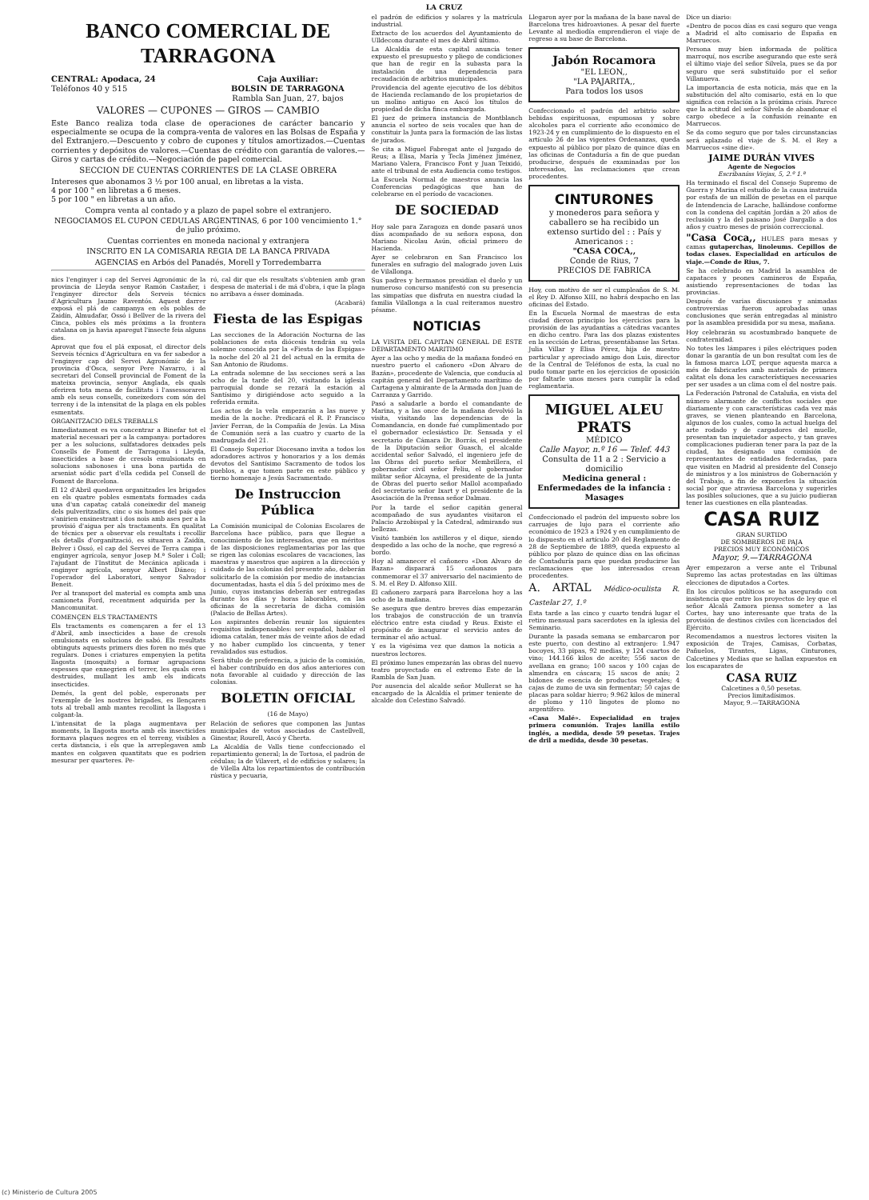LA CRUZ
BANCO COMERCIAL DE TARRAGONA
CENTRAL: Apodaca, 24
Teléfonos 40 y 515
Caja Auxiliar:
BOLSIN DE TARRAGONA
Rambla San Juan, 27, bajos
VALORES — CUPONES — GIROS — CAMBIO
Este Banco realiza toda clase de operaciones de carácter bancario y especialmente se ocupa de la compra-venta de valores en las Bolsas de España y del Extranjero.—Descuento y cobro de cupones y títulos amortizados.—Cuentas corrientes y depósitos de valores.—Cuentas de crédito con garantía de valores.—Giros y cartas de crédito.—Negociación de papel comercial.
SECCION DE CUENTAS CORRIENTES DE LA CLASE OBRERA
Intereses que abonamos 3 ½ por 100 anual, en libretas a la vista.
4 por 100 " en libretas a 6 meses.
5 por 100 " en libretas a un año.
Compra venta al contado y a plazo de papel sobre el extranjero.
NEGOCIAMOS EL CUPON CEDULAS ARGENTINAS, 6 por 100 vencimiento 1.° de julio próximo.
Cuentas corrientes en moneda nacional y extranjera
INSCRITO EN LA COMISARIA REGIA DE LA BANCA PRIVADA
AGENCIAS en Arbós del Panadés, Morell y Torredembarra
nics l'enginyer i cap del Servei Agronómic de la provincia de Lleyda senyor Ramón Castañer, i l'enginyer director dels Serveis técnics d'Agricultura Jaume Raventós. Aquest darrer exposá el plá de campanya en els pobles de Zaidín, Almudafar, Ossó i Bellver de la rivera del Cinca, pobles els més próxims a la frontera catalana on ja havia aparegut l'insecte feia alguns dies.
Aprovat que fou el plá exposat, el director dels Serveis técnics d'Agricultura en va fer sabedor a l'enginyer cap del Servei Agronómic de la provincia d'Osca, senyor Pere Navarro, i al secretari del Consell provincial de Foment de la mateixa provincia, senyor Anglada, els quals oferiren tota mena de facilitats i l'assessoraren amb els seus consells, coneixedors com són del terreny i de la intensitat de la plaga en els pobles esmentats.
ORGANITZACIO DELS TREBALLS
Inmediatament es va concentrar a Binefar tot el material necessari per a la campanya: portadores per a les solucions, sulfatadores deixades pels Consells de Foment de Tarragona i Lleyda, insecticides a base de cresols emulsionats en solucions sabonoses i una bona partida de arseniat sódic part d'ella cedida pel Consell de Foment de Barcelona.
El 12 d'Abril quedaven organitzades les brigades en els quatre pobles esmentats formades cada una d'un capataç catalá coneixedir del maneig dels pulveritzadirs, cinc o sis homes del país que s'anirien ensinestrant i dos nois amb ases per a la provisió d'aigua per als tractaments. En qualitat de técnics per a observar els resultats i recollir els detalls d'organització, es situaren a Zaidín, Belver i Ossó, el cap del Servei de Terra campa i enginyer agrícola, senyor Josep M.ª Soler i Coll; l'ajudant de l'Institut de Mecánica aplicada i enginyer agrícola, senyor Albert Dáneo; i l'operador del Laboratori, senyor Salvador Beneit.
Per al transport del material es compta amb una camioneta Ford, recentment adquirida per la Mancomunitat.
COMENÇEN ELS TRACTAMENTS
Els tractaments es començaren a fer el 13 d'Abril, amb insecticides a base de cresols emulsionats en solucions de sabó. Els resultats obtinguts aquests primers dies foren no més que regulars. Dones i criatures empenyien la petita llagosta (mosquits) a formar agrupacions espesses que ennegrien el terrer, les quals eren destruides, mullant les amb els indicats insecticides.
Demés, la gent del poble, esperonats per l'exemple de les nostres brigades, es llençaren tots al treball amb mantes recollint la llagosta i colgant-la.
L'intensitat de la plaga augmentava per moments, la llagosta morta amb els insecticides formava plaques negres en el terreny, visibles a certa distancia, i els que la arreplegaven amb mantes en colgaven quantitats que es podrien mesurar per quarteres. Pe-
ró, cal dir que els resultats s'obtenien amb gran despesa de material i de má d'obra, i que la plaga no arribava a ésser dominada.
(Acabará)
Fiesta de las Espigas
Las secciones de la Adoración Nocturna de las poblaciones de esta diócesis tendrán su vela solemne conocida por la «Fiesta de las Espigas» la noche del 20 al 21 del actual en la ermita de San Antonio de Riudoms.
La entrada solemne de las secciones será a las ocho de la tarde del 20, visitando la iglesia parroquial donde se rezará la estación al Santísimo y dirigiéndose acto seguido a la referida ermita.
Los actos de la vela empezarán a las nueve y media de la noche. Predicará el R. P. Francisco Javier Ferran, de la Compañía de Jesús. La Misa de Comunión será a las cuatro y cuarto de la madrugada del 21.
El Consejo Superior Diocesano invita a todos los adoradores activos y honorarios y a los demás devotos del Santísimo Sacramento de todos los pueblos, a que tomen parte en este público y tierno homenaje a Jesús Sacramentado.
De Instruccion Pública
La Comisión municipal de Colonias Escolares de Barcelona hace público, para que llegue a conocimiento de los interesados, que en méritos de las disposiciones reglamentarias por las que se rigen las colonias escolares de vacaciones, las maestras y maestros que aspiren a la dirección y cuidado de las colonias del presente año, deberán solicitarlo de la comisión por medio de instancias documentadas, hasta el día 5 del próximo mes de Junio, cuyas instancias deberán ser entregadas durante los días y horas laborables, en las oficinas de la secretaría de dicha comisión (Palacio de Bellas Artes).
Los aspirantes deberán reunir los siguientes requisitos indispensables: ser español, hablar el idioma catalán, tener más de veinte años de edad y no haber cumplido los cincuenta, y tener revalidados sus estudios.
Será título de preferencia, a juicio de la comisión, el haber contribuído en dos años anteriores con nota favorable al cuidado y dirección de las colonias.
BOLETIN OFICIAL
(16 de Mayo)
Relación de señores que componen las Juntas municipales de votos asociados de Castellvell, Ginestar, Rourell, Ascó y Cherta.
La Alcaldía de Valls tiene confeccionado el repartimiento general; la de Tortosa, el padrón de cédulas; la de Vilavert, el de edificios y solares; la de Vilella Alta los repartimientos de contribución rústica y pecuaria,
el padrón de edificios y solares y la matrícula industrial.
Extracto de los acuerdos del Ayuntamiento de Ulldecona durante el mes de Abril último.
La Alcaldía de esta capital anuncia tener expuesto el presupuesto y pliego de condiciones que han de regir en la subasta para la instalación de una dependencia para recaudación de arbitrios municipales.
Providencia del agente ejecutivo de los débitos de Hacienda reclamando de los propietarios de un molino antiguo en Ascó los títulos de propiedad de dicha finca embargada.
El juez de primera instancia de Montblanch anuncia el sorteo de seis vocales que han de constituir la Junta para la formación de las listas de jurados.
Se cita a Miguel Fabregat ante el Juzgado de Reus; a Elisa, María y Tecla Jiménez Jiménez, Mariano Valera, Francisco Font y Juan Teixidó, ante el tribunal de esta Audiencia como testigos.
La Escuela Normal de maestros anuncia las Conferencias pedagógicas que han de celebrarse en el período de vacaciones.
DE SOCIEDAD
Hoy sale para Zaragoza en donde pasará unos días acompañado de su señora esposa, don Mariano Nicolau Asún, oficial primero de Hacienda.
Ayer se celebraron en San Francisco los funerales en sufragio del malogrado joven Luis de Vilallonga.
Sus padres y hermanos presidían el duelo y un numeroso concurso manifestó con su presencia las simpatías que disfruta en nuestra ciudad la familia Vilallonga a la cual reiteramos nuestro pésame.
NOTICIAS
LA VISITA DEL CAPITAN GENERAL DE ESTE DEPARTAMENTO MARITIMO
Ayer a las ocho y media de la mañana fondeó en nuestro puerto el cañonero «Don Alvaro de Bazán», procedente de Valencia, que conducía al capitán general del Departamento marítimo de Cartagena y almirante de la Armada don Juan de Carranza y Garrido.
Pasó a saludarle a bordo el comandante de Marina, y a las once de la mañana devolvió la visita, visitando las dependencias de la Comandancia, en donde fué cumplimentado por el gobernador eclesiástico Dr. Sensada y el secretario de Cámara Dr. Borrás, el presidente de la Diputación señor Guasch, el alcalde accidental señor Salvadó, el ingeniero jefe de las Obras del puerto señor Membrillera, el gobernador civil señor Feliu, el gobernador militar señor Alcayna, el presidente de la Junta de Obras del puerto señor Mallol acompañado del secretario señor Ixart y el presidente de la Asociación de la Prensa señor Dalmau.
Por la tarde el señor capitán general acompañado de sus ayudantes visitaron el Palacio Arzobispal y la Catedral, admirando sus bellezas.
Visitó también los astilleros y el dique, siendo despedido a las ocho de la noche, que regresó a bordo.
Hoy al amanecer el cañonero «Don Alvaro de Bazan» disparará 15 cañonazos para conmemorar el 37 aniversario del nacimiento de S. M. el Rey D. Alfonso XIII.
El cañonero zarpará para Barcelona hoy a las ocho de la mañana.
Se asegura que dentro breves días empezarán los trabajos de construcción de un tranvía eléctrico entre esta ciudad y Reus. Existe el propósito de inaugurar el servicio antes de terminar el año actual.
Y es la vigésima vez que damos la noticia a nuestros lectores.
El próximo lunes empezarán las obras del nuevo teatro proyectado en el extremo Este de la Rambla de San Juan.
Por ausencia del alcalde señor Mullerat se ha encargado de la Alcaldía el primer teniente de alcalde don Celestino Salvadó.
Llegaron ayer por la mañana de la base naval de Barcelona tres hidroaviones. A pesar del fuerte Levante al mediodía emprendieron el viaje de regreso a su base de Barcelona.
Jabón Rocamora
"EL LEON,,
"LA PAJARITA,,
Para todos los usos
Confeccionado el padrón del arbitrio sobre bebidas espirituosas, espumosas y sobre alcoholes para el corriente año económico de 1923-24 y en cumplimiento de lo dispuesto en el artículo 26 de las vigentes Ordenanzas, queda expuesto al público por plazo de quince días en las oficinas de Contaduría a fin de que puedan producirse, después de examinadas por los interesados, las reclamaciones que crean procedentes.
CINTURONES
y monederos para señora y caballero se ha recibido un extenso surtido del : : País y Americanos : :
"CASA COCA,,
Conde de Rius, 7
PRECIOS DE FABRICA
Hoy, con motivo de ser el cumpleaños de S. M. el Rey D. Alfonso XIII, no habrá despacho en las oficinas del Estado.
En la Escuela Normal de maestras de esta ciudad dieron principio los ejercicios para la provisión de las ayudantías a cátedras vacantes en dicho centro. Para las dos plazas existentes en la sección de Letras, presentábanse las Srtas. Julia Villar y Elisa Pérez, hija de nuestro particular y apreciado amigo don Luis, director de la Central de Teléfonos de esta, la cual no pudo tomar parte en los ejercicios de oposición por faltarle unos meses para cumplir la edad reglamentaria.
MIGUEL ALEU PRATS
MÉDICO
Calle Mayor, n.º 16 — Telef. 443
Consulta de 11 a 2 : Servicio a domicilio
Medicina general : Enfermedades de la infancia : Masages
Confeccionado el padrón del impuesto sobre los carruajes de lujo para el corriente año económico de 1923 a 1924 y en cumplimiento de lo dispuesto en el artículo 20 del Reglamento de 28 de Septiembre de 1889, queda expuesto al público por plazo de quince días en las oficinas de Contaduría para que puedan producirse las reclamaciones que los interesados crean procedentes.
A. ARTAL Médico-oculista R. Castelar 27, 1.º
Esta tarde a las cinco y cuarto tendrá lugar el retiro mensual para sacerdotes en la iglesia del Seminario.
Durante la pasada semana se embarcaron por este puerto, con destino al extranjero: 1.947 bocoyes, 33 pipas, 92 medias, y 124 cuartos de vino; 144.166 kilos de aceite; 556 sacos de avellana en grano; 100 sacos y 100 cajas de almendra en cáscara; 15 sacos de anís; 2 bidones de esencia de productos vegetales; 4 cajas de zumo de uva sin fermentar; 50 cajas de placas para soldar hierro; 9.962 kilos de mineral de plomo y 110 lingotes de plomo no argentífero.
«Casa Malé». Especialidad en trajes primera comunión. Trajes lanilla estilo inglés, a medida, desde 59 pesetas. Trajes de dril a medida, desde 30 pesetas.
Dice un diario:
«Dentro de pocos días es casi seguro que venga a Madrid el alto comisario de España en Marruecos.
Persona muy bien informada de política marroquí, nos escribe asegurando que este será el último viaje del señor Silvela, pues se da por seguro que será substituído por el señor Villanueva.
La importancia de esta noticia, más que en la substitución del alto comisario, está en lo que significa con relación a la próxima crisis. Parece que la actitud del señor Silvela de abandonar el cargo obedece a la confusión reinante en Marruecos.
Se da como seguro que por tales circunstancias será aplazado el viaje de S. M. el Rey a Marruecos «sine die».
JAIME DURÁN VIVES
Agente de Negocios
Escribanías Viejas, 5, 2.º 1.ª
Ha terminado el fiscal del Consejo Supremo de Guerra y Marina el estudio de la causa instruída por estafa de un millón de pesetas en el parque de Intendencia de Larache, hallándose conforme con la condena del capitán Jordán a 20 años de reclusión y la del paisano José Dargallo a dos años y cuatro meses de prisión correccional.
"Casa Coca,, HULES para mesas y camas gutaperchas, linoleums. Cepillos de todas clases. Especialidad en artículos de viaje.—Conde de Rius, 7.
Se ha celebrado en Madrid la asamblea de capataces y peones camineros de España, asistiendo representaciones de todas las provincias.
Después de varias discusiones y animadas controversias fueron aprobadas unas conclusiones que serán entregadas al ministro por la asamblea presidida por su mesa, mañana.
Hoy celebrarán su acostumbrado banquete de confraternidad.
No totes les lámpares i piles eléctriques poden donar la garantía de un bon resultat com les de la famosa marca LOT, perque aquesta marca a més de fabricarles amb materials de primera calitat els dona les característiques necessaries per ser usades a un clima com el del nostre país.
La Federación Patronal de Cataluña, en vista del número alarmante de conflictos sociales que diariamente y con características cada vez más graves, se vienen planteando en Barcelona, algunos de los cuales, como la actual huelga del arte rodado y de cargadores del muelle, presentan tan inquietador aspecto, y tan graves complicaciones pudieran tener para la paz de la ciudad, ha designado una comisión de representantes de entidades federadas, para que visiten en Madrid al presidente del Consejo de ministros y a los ministros de Gobernación y del Trabajo, a fin de exponerles la situación social por que atraviesa Barcelona y sugerirles las posibles soluciones, que a su juicio pudieran tener las cuestiones en ella planteadas.
CASA RUIZ
GRAN SURTIDO
DE SOMBREROS DE PAJA
PRECIOS MUY ECONÓMICOS
Mayor, 9.—TARRAGONA
Ayer empezaron a verse ante el Tribunal Supremo las actas protestadas en las últimas elecciones de diputados a Cortes.
En los círculos políticos se ha asegurado con insistencia que entre los proyectos de ley que el señor Alcalá Zamora piensa someter a las Cortes, hay uno interesante que trata de la provisión de destinos civiles con licenciados del Ejército.
Recomendamos a nuestros lectores visiten la exposición de Trajes, Camisas, Corbatas, Pañuelos, Tirantes, Ligas, Cinturones, Calcetines y Medias que se hallan expuestos en los escaparates de
CASA RUIZ
Calcetines a 0,50 pesetas.
Precios limitadísimos.
Mayor, 9.—TARRAGONA
(c) Ministerio de Cultura 2005